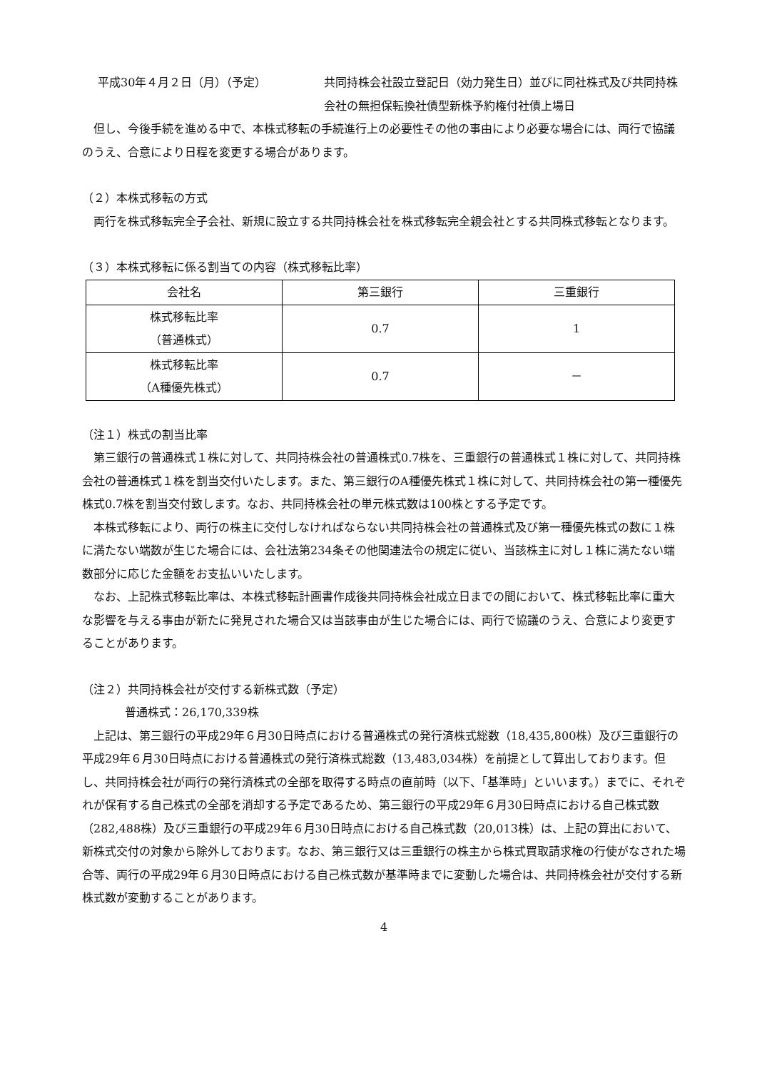平成30年４月２日（月）（予定） 共同持株会社設立登記日（効力発生日）並びに同社株式及び共同持株会社の無担保転換社債型新株予約権付社債上場日
但し、今後手続を進める中で、本株式移転の手続進行上の必要性その他の事由により必要な場合には、両行で協議のうえ、合意により日程を変更する場合があります。
（２）本株式移転の方式
両行を株式移転完全子会社、新規に設立する共同持株会社を株式移転完全親会社とする共同株式移転となります。
（３）本株式移転に係る割当ての内容（株式移転比率）
| 会社名 | 第三銀行 | 三重銀行 |
| 株式移転比率 （普通株式） | 0.7 | 1 |
| 株式移転比率 （A種優先株式） | 0.7 | － |
（注１）株式の割当比率
第三銀行の普通株式１株に対して、共同持株会社の普通株式0.7株を、三重銀行の普通株式１株に対して、共同持株会社の普通株式１株を割当交付いたします。また、第三銀行のA種優先株式１株に対して、共同持株会社の第一種優先株式0.7株を割当交付致します。なお、共同持株会社の単元株式数は100株とする予定です。
本株式移転により、両行の株主に交付しなければならない共同持株会社の普通株式及び第一種優先株式の数に１株に満たない端数が生じた場合には、会社法第234条その他関連法令の規定に従い、当該株主に対し１株に満たない端数部分に応じた金額をお支払いいたします。
なお、上記株式移転比率は、本株式移転計画書作成後共同持株会社成立日までの間において、株式移転比率に重大な影響を与える事由が新たに発見された場合又は当該事由が生じた場合には、両行で協議のうえ、合意により変更することがあります。
（注２）共同持株会社が交付する新株式数（予定）
普通株式：26,170,339株
上記は、第三銀行の平成29年６月30日時点における普通株式の発行済株式総数（18,435,800株）及び三重銀行の平成29年６月30日時点における普通株式の発行済株式総数（13,483,034株）を前提として算出しております。但し、共同持株会社が両行の発行済株式の全部を取得する時点の直前時（以下、「基準時」といいます。）までに、それぞれが保有する自己株式の全部を消却する予定であるため、第三銀行の平成29年６月30日時点における自己株式数（282,488株）及び三重銀行の平成29年６月30日時点における自己株式数（20,013株）は、上記の算出において、新株式交付の対象から除外しております。なお、第三銀行又は三重銀行の株主から株式買取請求権の行使がなされた場合等、両行の平成29年６月30日時点における自己株式数が基準時までに変動した場合は、共同持株会社が交付する新株式数が変動することがあります。
4